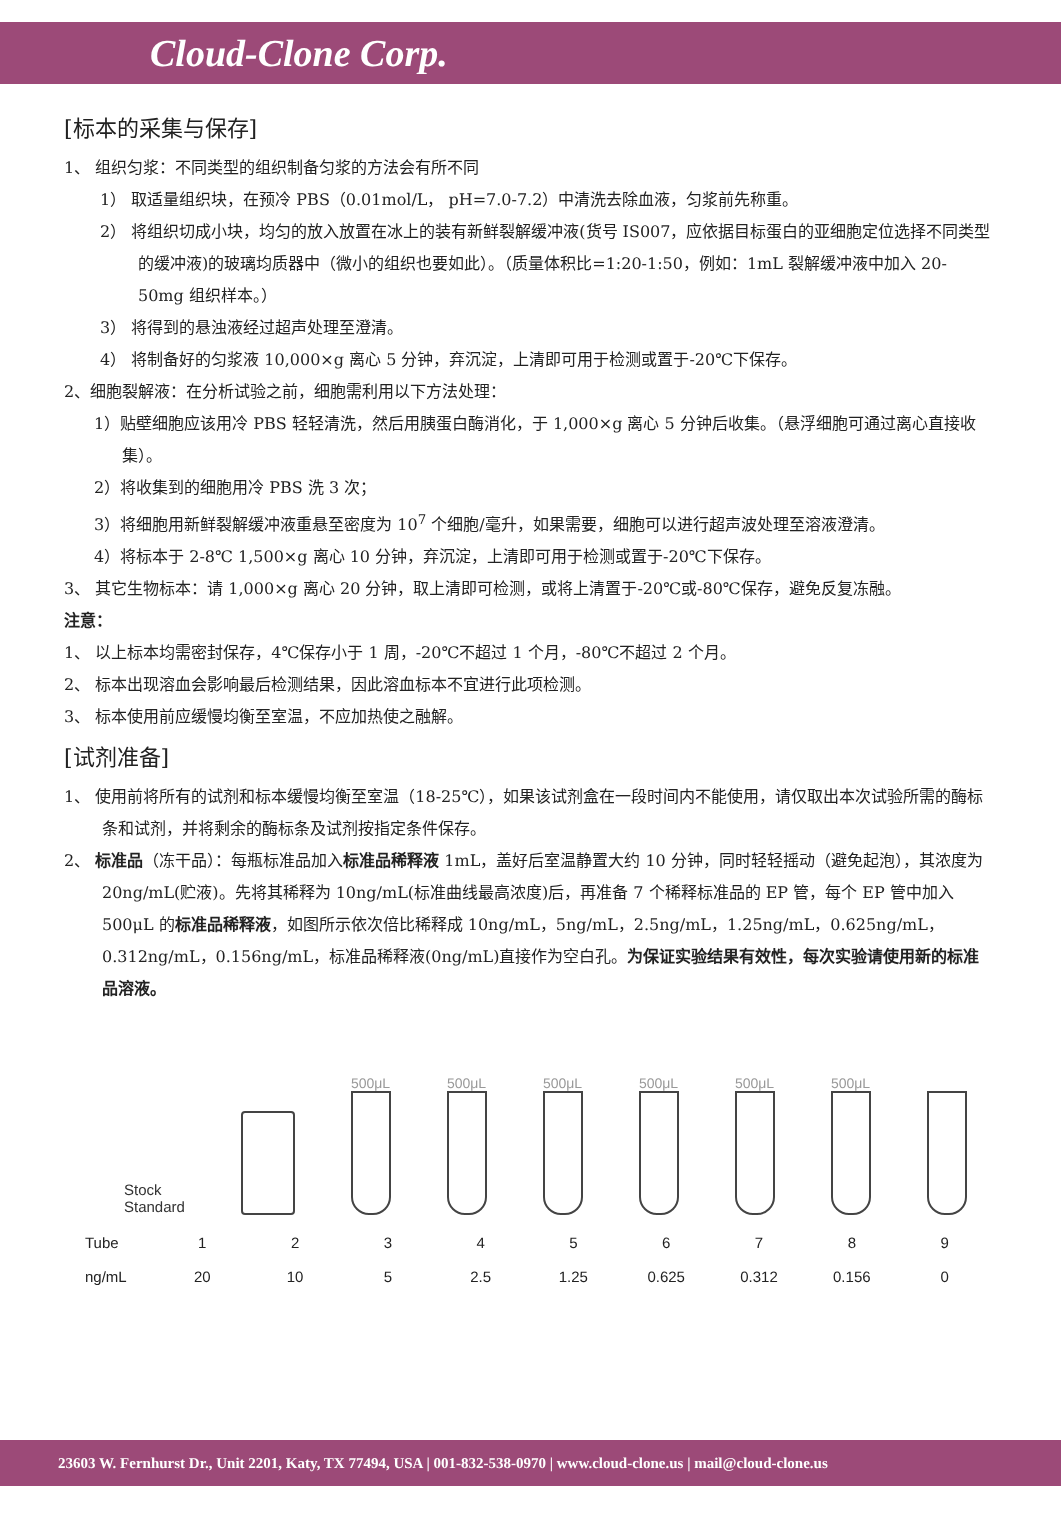Cloud-Clone Corp.
[标本的采集与保存]
1、 组织匀浆：不同类型的组织制备匀浆的方法会有所不同
1） 取适量组织块，在预冷 PBS（0.01mol/L， pH=7.0-7.2）中清洗去除血液，匀浆前先称重。
2） 将组织切成小块，均匀的放入放置在冰上的装有新鲜裂解缓冲液(货号 IS007，应依据目标蛋白的亚细胞定位选择不同类型的缓冲液)的玻璃均质器中（微小的组织也要如此）。（质量体积比=1:20-1:50，例如：1mL 裂解缓冲液中加入 20-50mg 组织样本。）
3） 将得到的悬浊液经过超声处理至澄清。
4） 将制备好的匀浆液 10,000×g 离心 5 分钟，弃沉淀，上清即可用于检测或置于-20℃下保存。
2、细胞裂解液：在分析试验之前，细胞需利用以下方法处理：
1）贴壁细胞应该用冷 PBS 轻轻清洗，然后用胰蛋白酶消化，于 1,000×g 离心 5 分钟后收集。（悬浮细胞可通过离心直接收集）。
2）将收集到的细胞用冷 PBS 洗 3 次；
3）将细胞用新鲜裂解缓冲液重悬至密度为 10<sup>7</sup> 个细胞/毫升，如果需要，细胞可以进行超声波处理至溶液澄清。
4）将标本于 2-8℃ 1,500×g 离心 10 分钟，弃沉淀，上清即可用于检测或置于-20℃下保存。
3、 其它生物标本：请 1,000×g 离心 20 分钟，取上清即可检测，或将上清置于-20℃或-80℃保存，避免反复冻融。
注意：
1、 以上标本均需密封保存，4℃保存小于 1 周，-20℃不超过 1 个月，-80℃不超过 2 个月。
2、 标本出现溶血会影响最后检测结果，因此溶血标本不宜进行此项检测。
3、 标本使用前应缓慢均衡至室温，不应加热使之融解。
[试剂准备]
1、 使用前将所有的试剂和标本缓慢均衡至室温（18-25℃），如果该试剂盒在一段时间内不能使用，请仅取出本次试验所需的酶标条和试剂，并将剩余的酶标条及试剂按指定条件保存。
2、 标准品（冻干品）：每瓶标准品加入标准品稀释液 1mL，盖好后室温静置大约 10 分钟，同时轻轻摇动（避免起泡），其浓度为 20ng/mL(贮液)。先将其稀释为 10ng/mL(标准曲线最高浓度)后，再准备 7 个稀释标准品的 EP 管，每个 EP 管中加入 500μL 的标准品稀释液，如图所示依次倍比稀释成 10ng/mL，5ng/mL，2.5ng/mL，1.25ng/mL，0.625ng/mL，0.312ng/mL，0.156ng/mL，标准品稀释液(0ng/mL)直接作为空白孔。为保证实验结果有效性，每次实验请使用新的标准品溶液。
Stock
Standard
500μL
500μL
500μL
500μL
500μL
500μL
| Tube | 1 | 2 | 3 | 4 | 5 | 6 | 7 | 8 | 9 |
| ng/mL | 20 | 10 | 5 | 2.5 | 1.25 | 0.625 | 0.312 | 0.156 | 0 |
23603 W. Fernhurst Dr., Unit 2201, Katy, TX 77494, USA | 001-832-538-0970 | www.cloud-clone.us | mail@cloud-clone.us